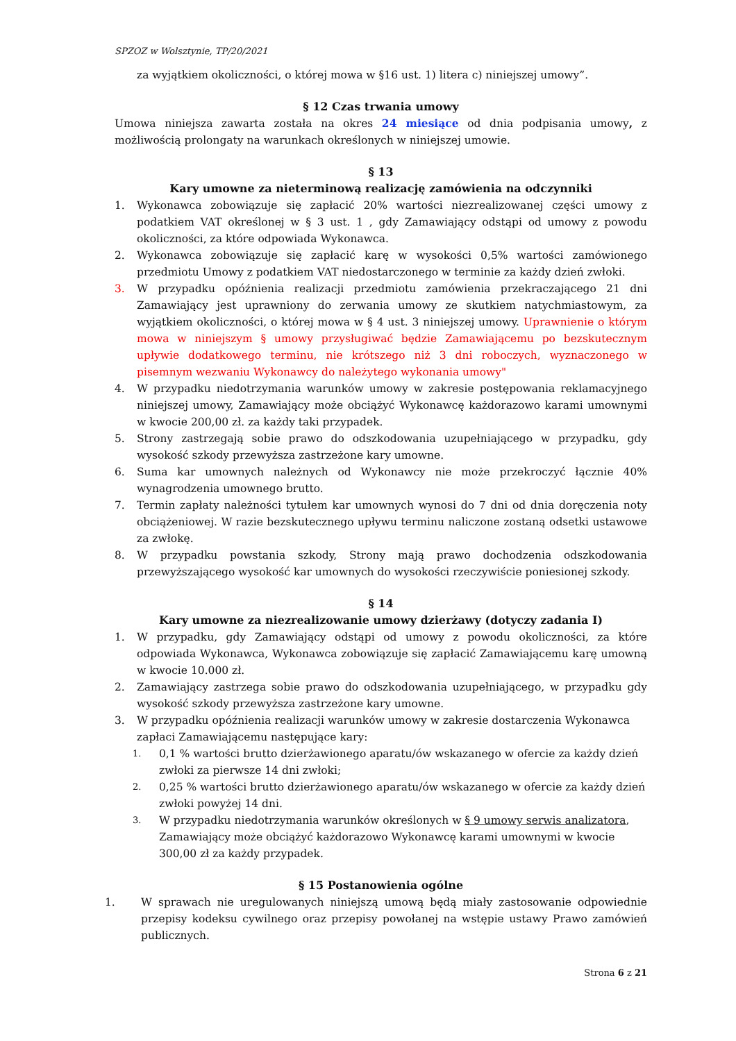SPZOZ w Wolsztynie, TP/20/2021
za wyjątkiem okoliczności, o której mowa w §16 ust. 1) litera c) niniejszej umowy”.
§ 12 Czas trwania umowy
Umowa niniejsza zawarta została na okres 24 miesiące od dnia podpisania umowy, z możliwością prolongaty na warunkach określonych w niniejszej umowie.
§ 13
Kary umowne za nieterminową realizację zamówienia na odczynniki
1. Wykonawca zobowiązuje się zapłacić 20% wartości niezrealizowanej części umowy z podatkiem VAT określonej w § 3 ust. 1 , gdy Zamawiający odstąpi od umowy z powodu okoliczności, za które odpowiada Wykonawca.
2. Wykonawca zobowiązuje się zapłacić karę w wysokości 0,5% wartości zamówionego przedmiotu Umowy z podatkiem VAT niedostarczonego w terminie za każdy dzień zwłoki.
3. W przypadku opóźnienia realizacji przedmiotu zamówienia przekraczającego 21 dni Zamawiający jest uprawniony do zerwania umowy ze skutkiem natychmiastowym, za wyjątkiem okoliczności, o której mowa w § 4 ust. 3 niniejszej umowy. Uprawnienie o którym mowa w niniejszym § umowy przysługiwać będzie Zamawiającemu po bezskutecznym upływie dodatkowego terminu, nie krótszego niż 3 dni roboczych, wyznaczonego w pisemnym wezwaniu Wykonawcy do należytego wykonania umowy"
4. W przypadku niedotrzymania warunków umowy w zakresie postępowania reklamacyjnego niniejszej umowy, Zamawiający może obciążyć Wykonawcę każdorazowo karami umownymi w kwocie 200,00 zł. za każdy taki przypadek.
5. Strony zastrzegają sobie prawo do odszkodowania uzupełniającego w przypadku, gdy wysokość szkody przewyższa zastrzeżone kary umowne.
6. Suma kar umownych należnych od Wykonawcy nie może przekroczyć łącznie 40% wynagrodzenia umownego brutto.
7. Termin zapłaty należności tytułem kar umownych wynosi do 7 dni od dnia doręczenia noty obciążeniowej. W razie bezskutecznego upływu terminu naliczone zostaną odsetki ustawowe za zwłokę.
8. W przypadku powstania szkody, Strony mają prawo dochodzenia odszkodowania przewyższającego wysokość kar umownych do wysokości rzeczywiście poniesionej szkody.
§ 14
Kary umowne za niezrealizowanie umowy dzierżawy (dotyczy zadania I)
1. W przypadku, gdy Zamawiający odstąpi od umowy z powodu okoliczności, za które odpowiada Wykonawca, Wykonawca zobowiązuje się zapłacić Zamawiającemu karę umowną w kwocie 10.000 zł.
2. Zamawiający zastrzega sobie prawo do odszkodowania uzupełniającego, w przypadku gdy wysokość szkody przewyższa zastrzeżone kary umowne.
3. W przypadku opóźnienia realizacji warunków umowy w zakresie dostarczenia Wykonawca zapłaci Zamawiającemu następujące kary:
1. 0,1 % wartości brutto dzierżawionego aparatu/ów wskazanego w ofercie za każdy dzień zwłoki za pierwsze 14 dni zwłoki;
2. 0,25 % wartości brutto dzierżawionego aparatu/ów wskazanego w ofercie za każdy dzień zwłoki powyżej 14 dni.
3. W przypadku niedotrzymania warunków określonych w § 9 umowy serwis analizatora, Zamawiający może obciążyć każdorazowo Wykonawcę karami umownymi w kwocie 300,00 zł za każdy przypadek.
§ 15 Postanowienia ogólne
1. W sprawach nie uregulowanych niniejszą umową będą miały zastosowanie odpowiednie przepisy kodeksu cywilnego oraz przepisy powołanej na wstępie ustawy Prawo zamówień publicznych.
Strona 6 z 21